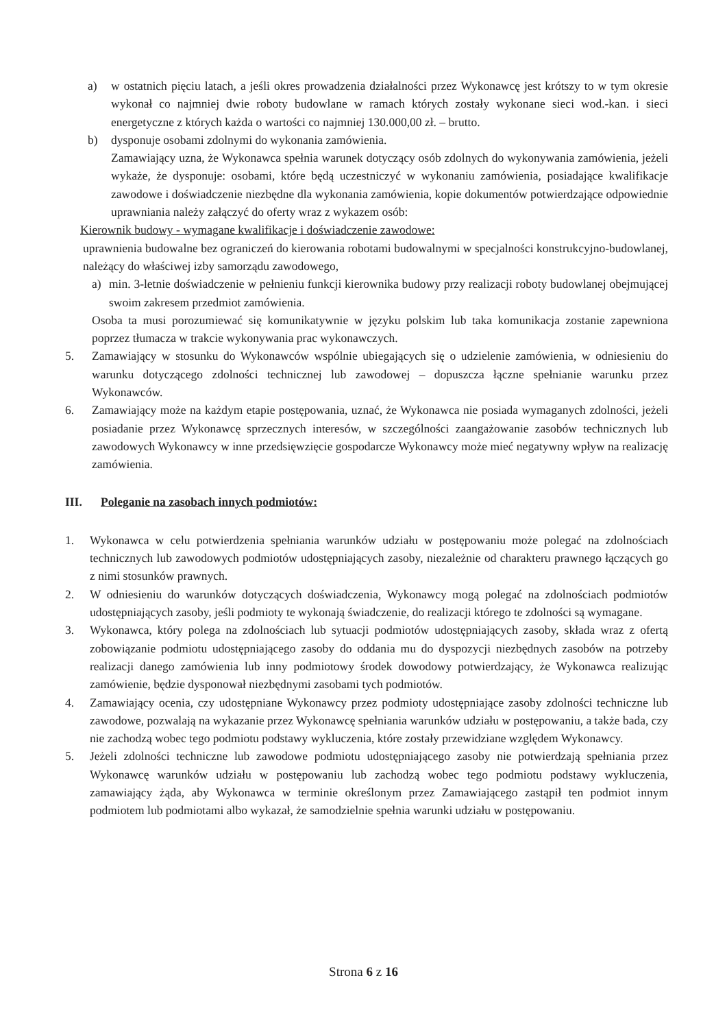a) w ostatnich pięciu latach, a jeśli okres prowadzenia działalności przez Wykonawcę jest krótszy to w tym okresie wykonał co najmniej dwie roboty budowlane w ramach których zostały wykonane sieci wod.-kan. i sieci energetyczne z których każda o wartości co najmniej 130.000,00 zł. – brutto.
b) dysponuje osobami zdolnymi do wykonania zamówienia.
Zamawiający uzna, że Wykonawca spełnia warunek dotyczący osób zdolnych do wykonywania zamówienia, jeżeli wykaże, że dysponuje: osobami, które będą uczestniczyć w wykonaniu zamówienia, posiadające kwalifikacje zawodowe i doświadczenie niezbędne dla wykonania zamówienia, kopie dokumentów potwierdzające odpowiednie uprawniania należy załączyć do oferty wraz z wykazem osób:
Kierownik budowy - wymagane kwalifikacje i doświadczenie zawodowe:
uprawnienia budowalne bez ograniczeń do kierowania robotami budowalnymi w specjalności konstrukcyjno-budowlanej, należący do właściwej izby samorządu zawodowego,
a) min. 3-letnie doświadczenie w pełnieniu funkcji kierownika budowy przy realizacji roboty budowlanej obejmującej swoim zakresem przedmiot zamówienia.
Osoba ta musi porozumiewać się komunikatywnie w języku polskim lub taka komunikacja zostanie zapewniona poprzez tłumacza w trakcie wykonywania prac wykonawczych.
5. Zamawiający w stosunku do Wykonawców wspólnie ubiegających się o udzielenie zamówienia, w odniesieniu do warunku dotyczącego zdolności technicznej lub zawodowej – dopuszcza łączne spełnianie warunku przez Wykonawców.
6. Zamawiający może na każdym etapie postępowania, uznać, że Wykonawca nie posiada wymaganych zdolności, jeżeli posiadanie przez Wykonawcę sprzecznych interesów, w szczególności zaangażowanie zasobów technicznych lub zawodowych Wykonawcy w inne przedsięwzięcie gospodarcze Wykonawcy może mieć negatywny wpływ na realizację zamówienia.
III. Poleganie na zasobach innych podmiotów:
1. Wykonawca w celu potwierdzenia spełniania warunków udziału w postępowaniu może polegać na zdolnościach technicznych lub zawodowych podmiotów udostępniających zasoby, niezależnie od charakteru prawnego łączących go z nimi stosunków prawnych.
2. W odniesieniu do warunków dotyczących doświadczenia, Wykonawcy mogą polegać na zdolnościach podmiotów udostępniających zasoby, jeśli podmioty te wykonają świadczenie, do realizacji którego te zdolności są wymagane.
3. Wykonawca, który polega na zdolnościach lub sytuacji podmiotów udostępniających zasoby, składa wraz z ofertą zobowiązanie podmiotu udostępniającego zasoby do oddania mu do dyspozycji niezbędnych zasobów na potrzeby realizacji danego zamówienia lub inny podmiotowy środek dowodowy potwierdzający, że Wykonawca realizując zamówienie, będzie dysponował niezbędnymi zasobami tych podmiotów.
4. Zamawiający ocenia, czy udostępniane Wykonawcy przez podmioty udostępniające zasoby zdolności techniczne lub zawodowe, pozwalają na wykazanie przez Wykonawcę spełniania warunków udziału w postępowaniu, a także bada, czy nie zachodzą wobec tego podmiotu podstawy wykluczenia, które zostały przewidziane względem Wykonawcy.
5. Jeżeli zdolności techniczne lub zawodowe podmiotu udostępniającego zasoby nie potwierdzają spełniania przez Wykonawcę warunków udziału w postępowaniu lub zachodzą wobec tego podmiotu podstawy wykluczenia, zamawiający żąda, aby Wykonawca w terminie określonym przez Zamawiającego zastąpił ten podmiot innym podmiotem lub podmiotami albo wykazał, że samodzielnie spełnia warunki udziału w postępowaniu.
Strona 6 z 16